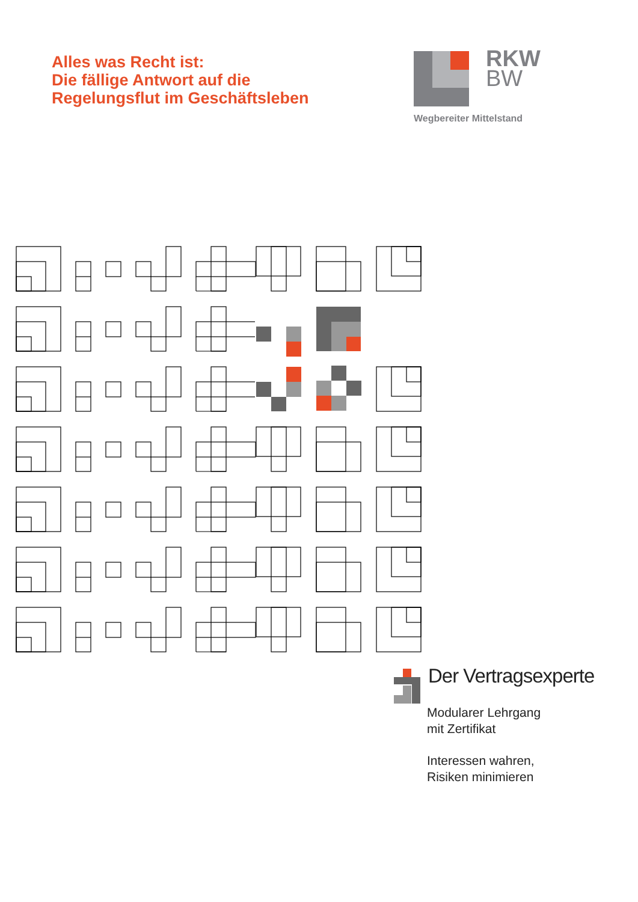Alles was Recht ist:
Die fällige Antwort auf die
Regelungsflut im Geschäftsleben
RKW
BW
Wegbereiter Mittelstand
Der Vertragsexperte
Modularer Lehrgang
mit Zertifikat
Interessen wahren,
Risiken minimieren